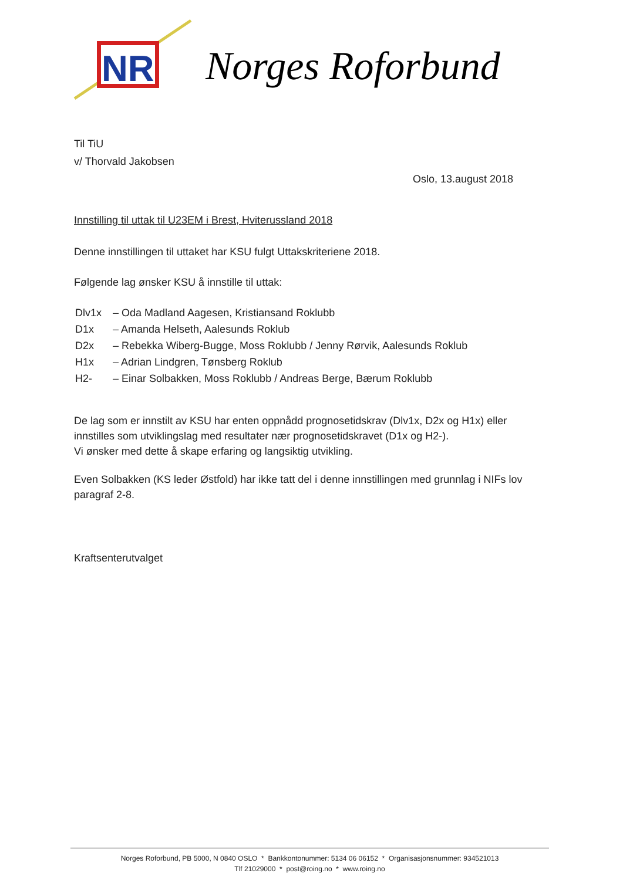NR
Norges Roforbund
Til TiU
v/ Thorvald Jakobsen
Oslo, 13.august 2018
Innstilling til uttak til U23EM i Brest, Hviterussland 2018
Denne innstillingen til uttaket har KSU fulgt Uttakskriteriene 2018.
Følgende lag ønsker KSU å innstille til uttak:
| Dlv1x | – Oda Madland Aagesen, Kristiansand Roklubb |
| D1x | – Amanda Helseth, Aalesunds Roklub |
| D2x | – Rebekka Wiberg-Bugge, Moss Roklubb / Jenny Rørvik, Aalesunds Roklub |
| H1x | – Adrian Lindgren, Tønsberg Roklub |
| H2- | – Einar Solbakken, Moss Roklubb / Andreas Berge, Bærum Roklubb |
De lag som er innstilt av KSU har enten oppnådd prognosetidskrav (Dlv1x, D2x og H1x) eller innstilles som utviklingslag med resultater nær prognosetidskravet (D1x og H2-).
Vi ønsker med dette å skape erfaring og langsiktig utvikling.
Even Solbakken (KS leder Østfold) har ikke tatt del i denne innstillingen med grunnlag i NIFs lov paragraf 2-8.
Kraftsenterutvalget
Norges Roforbund, PB 5000, N 0840 OSLO * Bankkontonummer: 5134 06 06152 * Organisasjonsnummer: 934521013
Tlf 21029000 * post@roing.no * www.roing.no